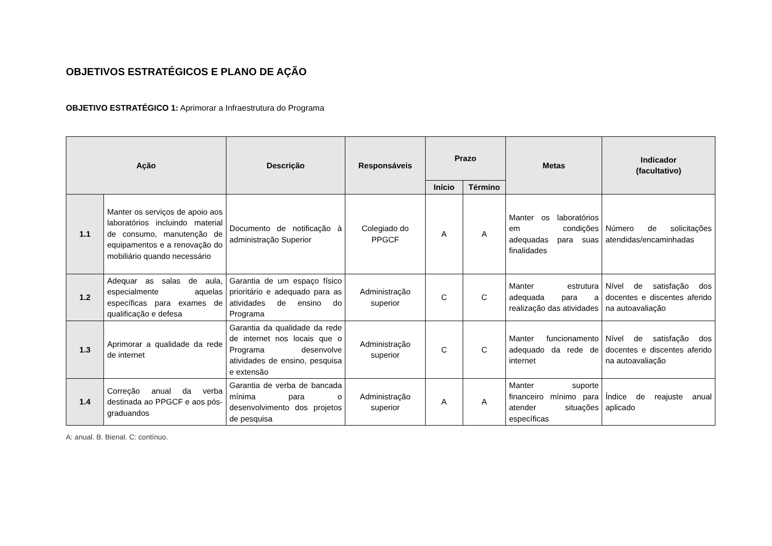OBJETIVOS ESTRATÉGICOS E PLANO DE AÇÃO
OBJETIVO ESTRATÉGICO 1: Aprimorar a Infraestrutura do Programa
| Ação | | Descrição | Responsáveis | Prazo | | Metas | Indicador (facultativo) |
| --- | --- | --- | --- | --- | --- | --- | --- |
| | | | | Início | Término | | |
| 1.1 | Manter os serviços de apoio aos laboratórios incluindo material de consumo, manutenção de equipamentos e a renovação do mobiliário quando necessário | Documento de notificação à administração Superior | Colegiado do PPGCF | A | A | Manter os laboratórios em condições adequadas para suas finalidades | Número de solicitações atendidas/encaminhadas |
| 1.2 | Adequar as salas de aula, especialmente aquelas específicas para exames de qualificação e defesa | Garantia de um espaço físico prioritário e adequado para as atividades de ensino do Programa | Administração superior | C | C | Manter estrutura adequada para a realização das atividades | Nível de satisfação dos docentes e discentes aferido na autoavaliação |
| 1.3 | Aprimorar a qualidade da rede de internet | Garantia da qualidade da rede de internet nos locais que o Programa desenvolve atividades de ensino, pesquisa e extensão | Administração superior | C | C | Manter funcionamento adequado da rede de internet | Nível de satisfação dos docentes e discentes aferido na autoavaliação |
| 1.4 | Correção anual da verba destinada ao PPGCF e aos pós-graduandos | Garantia de verba de bancada mínima para o desenvolvimento dos projetos de pesquisa | Administração superior | A | A | Manter suporte financeiro mínimo para atender situações específicas | Índice de reajuste anual aplicado |
A: anual. B. Bienal. C: contínuo.